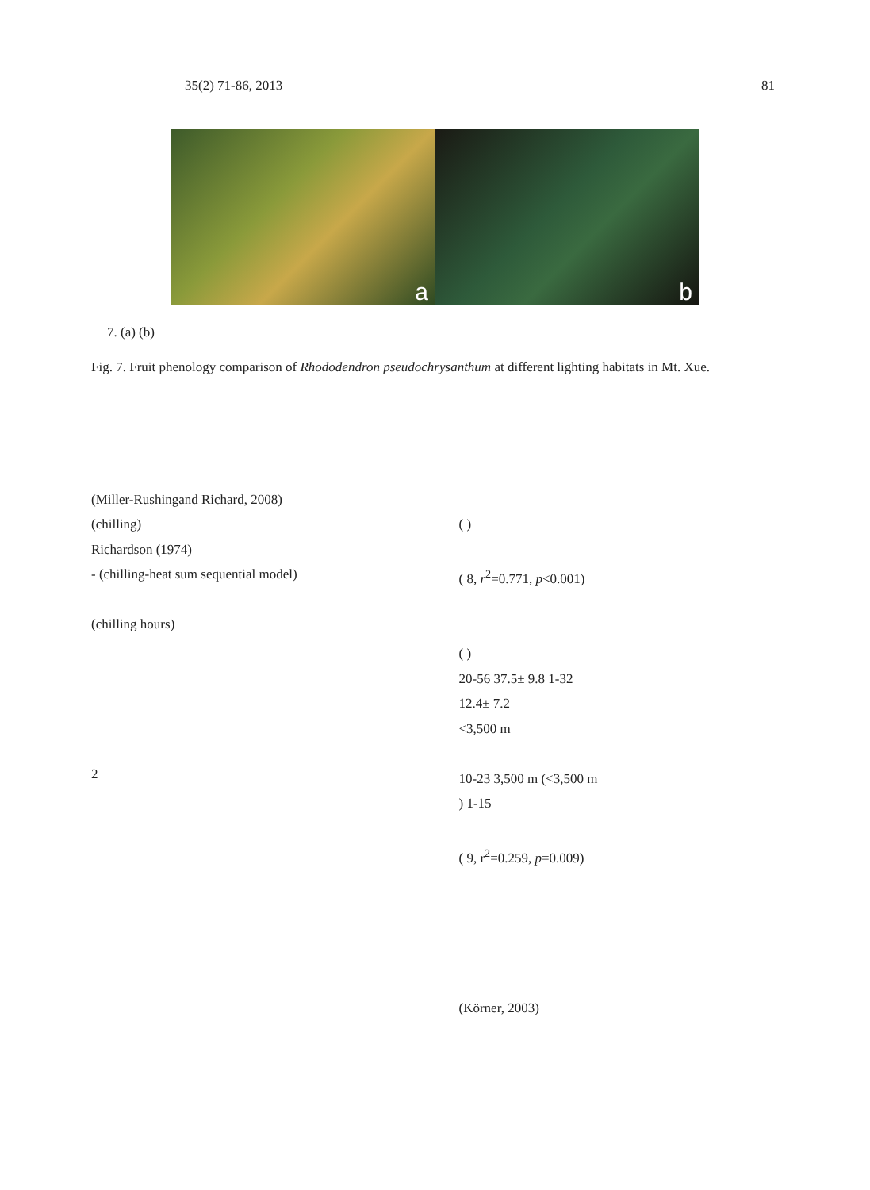35(2) 71-86, 2013 81
a
b
7. (a) (b)
Fig. 7. Fruit phenology comparison of Rhododendron pseudochrysanthum at different lighting habitats in Mt. Xue.
(Miller-Rushingand Richard, 2008)
(chilling)
Richardson (1974)
- (chilling-heat sum sequential model)
(chilling hours)
2
( )
( 8, r<sup>2</sup>=0.771, p<0.001)
( )
20-56 37.5± 9.8 1-32
12.4± 7.2
<3,500 m
10-23 3,500 m (<3,500 m
) 1-15
( 9, r<sup>2</sup>=0.259, p=0.009)
(Körner, 2003)